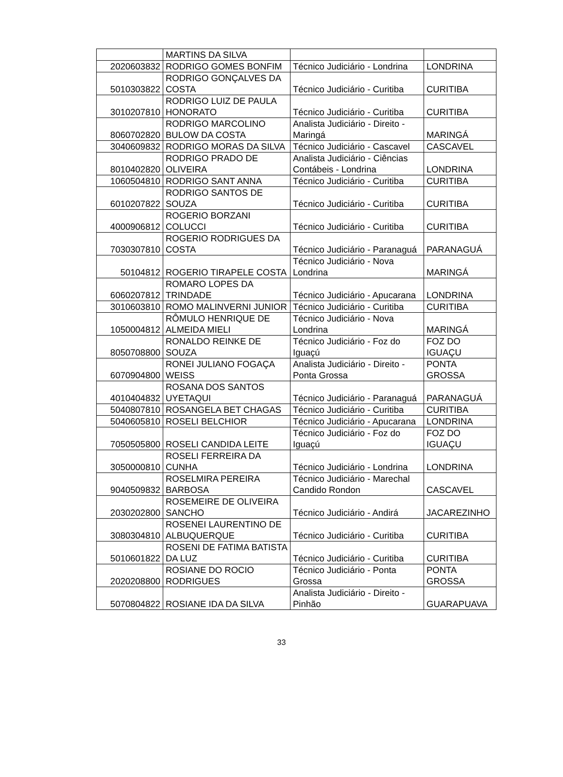| | MARTINS DA SILVA | | |
| 2020603832 | RODRIGO GOMES BONFIM | Técnico Judiciário - Londrina | LONDRINA |
| 5010303822 | RODRIGO GONÇALVES DA COSTA | Técnico Judiciário - Curitiba | CURITIBA |
| 3010207810 | RODRIGO LUIZ DE PAULA HONORATO | Técnico Judiciário - Curitiba | CURITIBA |
| 8060702820 | RODRIGO MARCOLINO BULOW DA COSTA | Analista Judiciário - Direito - Maringá | MARINGÁ |
| 3040609832 | RODRIGO MORAS DA SILVA | Técnico Judiciário - Cascavel | CASCAVEL |
| 8010402820 | RODRIGO PRADO DE OLIVEIRA | Analista Judiciário - Ciências Contábeis - Londrina | LONDRINA |
| 1060504810 | RODRIGO SANT ANNA | Técnico Judiciário - Curitiba | CURITIBA |
| 6010207822 | RODRIGO SANTOS DE SOUZA | Técnico Judiciário - Curitiba | CURITIBA |
| 4000906812 | ROGERIO BORZANI COLUCCI | Técnico Judiciário - Curitiba | CURITIBA |
| 7030307810 | ROGERIO RODRIGUES DA COSTA | Técnico Judiciário - Paranaguá | PARANAGUÁ |
| 50104812 | ROGERIO TIRAPELE COSTA | Técnico Judiciário - Nova Londrina | MARINGÁ |
| 6060207812 | ROMARO LOPES DA TRINDADE | Técnico Judiciário - Apucarana | LONDRINA |
| 3010603810 | ROMO MALINVERNI JUNIOR | Técnico Judiciário - Curitiba | CURITIBA |
| 1050004812 | RÔMULO HENRIQUE DE ALMEIDA MIELI | Técnico Judiciário - Nova Londrina | MARINGÁ |
| 8050708800 | RONALDO REINKE DE SOUZA | Técnico Judiciário - Foz do Iguaçú | FOZ DO IGUAÇU |
| 6070904800 | RONEI JULIANO FOGAÇA WEISS | Analista Judiciário - Direito - Ponta Grossa | PONTA GROSSA |
| 4010404832 | ROSANA DOS SANTOS UYETAQUI | Técnico Judiciário - Paranaguá | PARANAGUÁ |
| 5040807810 | ROSANGELA BET CHAGAS | Técnico Judiciário - Curitiba | CURITIBA |
| 5040605810 | ROSELI BELCHIOR | Técnico Judiciário - Apucarana | LONDRINA |
| 7050505800 | ROSELI CANDIDA LEITE | Técnico Judiciário - Foz do Iguaçú | FOZ DO IGUAÇU |
| 3050000810 | ROSELI FERREIRA DA CUNHA | Técnico Judiciário - Londrina | LONDRINA |
| 9040509832 | ROSELMIRA PEREIRA BARBOSA | Técnico Judiciário - Marechal Candido Rondon | CASCAVEL |
| 2030202800 | ROSEMEIRE DE OLIVEIRA SANCHO | Técnico Judiciário - Andirá | JACAREZINHO |
| 3080304810 | ROSENEI LAURENTINO DE ALBUQUERQUE | Técnico Judiciário - Curitiba | CURITIBA |
| 5010601822 | ROSENI DE FATIMA BATISTA DA LUZ | Técnico Judiciário - Curitiba | CURITIBA |
| 2020208800 | ROSIANE DO ROCIO RODRIGUES | Técnico Judiciário - Ponta Grossa | PONTA GROSSA |
| 5070804822 | ROSIANE IDA DA SILVA | Analista Judiciário - Direito - Pinhão | GUARAPUAVA |
33